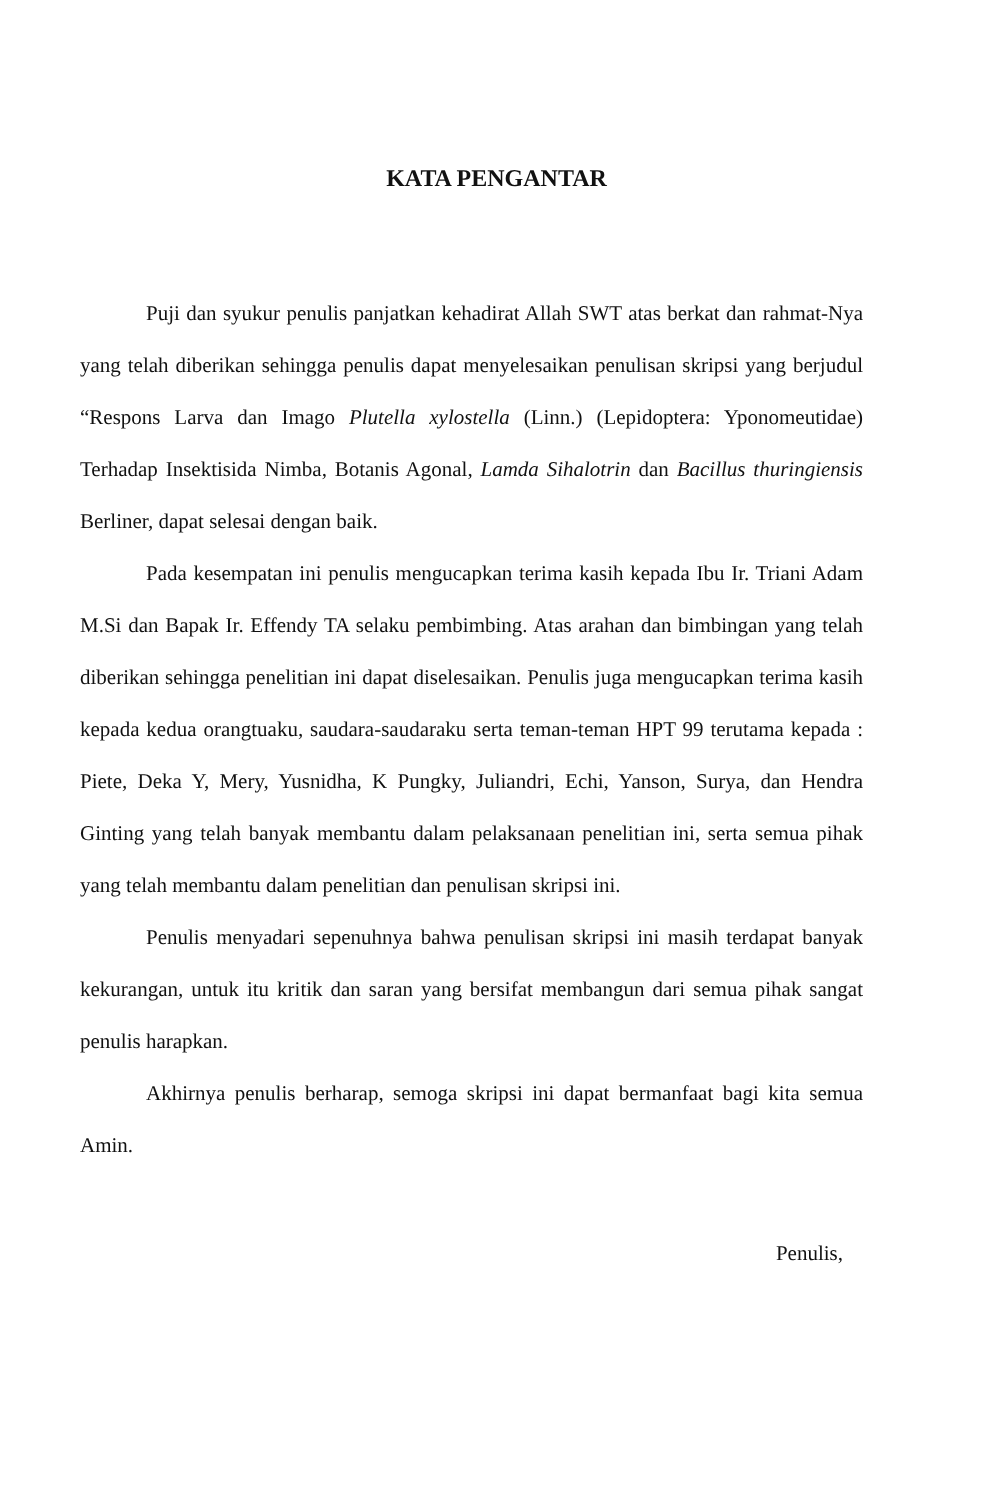KATA PENGANTAR
Puji dan syukur penulis panjatkan kehadirat Allah SWT atas berkat dan rahmat-Nya yang telah diberikan sehingga penulis dapat menyelesaikan penulisan skripsi yang berjudul “Respons Larva dan Imago Plutella xylostella (Linn.) (Lepidoptera: Yponomeutidae) Terhadap Insektisida Nimba, Botanis Agonal, Lamda Sihalotrin dan Bacillus thuringiensis Berliner, dapat selesai dengan baik.
Pada kesempatan ini penulis mengucapkan terima kasih kepada Ibu Ir. Triani Adam M.Si dan Bapak Ir. Effendy TA selaku pembimbing. Atas arahan dan bimbingan yang telah diberikan sehingga penelitian ini dapat diselesaikan. Penulis juga mengucapkan terima kasih kepada kedua orangtuaku, saudara-saudaraku serta teman-teman HPT 99 terutama kepada : Piete, Deka Y, Mery, Yusnidha, K Pungky, Juliandri, Echi, Yanson, Surya, dan Hendra Ginting yang telah banyak membantu dalam pelaksanaan penelitian ini, serta semua pihak yang telah membantu dalam penelitian dan penulisan skripsi ini.
Penulis menyadari sepenuhnya bahwa penulisan skripsi ini masih terdapat banyak kekurangan, untuk itu kritik dan saran yang bersifat membangun dari semua pihak sangat penulis harapkan.
Akhirnya penulis berharap, semoga skripsi ini dapat bermanfaat bagi kita semua Amin.
Penulis,